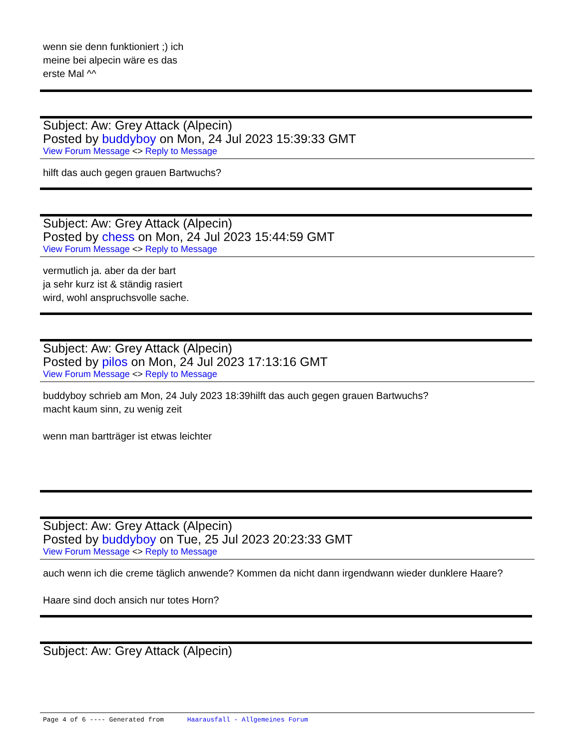wenn sie denn funktioniert ;) ich
meine bei alpecin wäre es das
erste Mal ^^
Subject: Aw: Grey Attack (Alpecin)
Posted by buddyboy on Mon, 24 Jul 2023 15:39:33 GMT
View Forum Message <> Reply to Message
hilft das auch gegen grauen Bartwuchs?
Subject: Aw: Grey Attack (Alpecin)
Posted by chess on Mon, 24 Jul 2023 15:44:59 GMT
View Forum Message <> Reply to Message
vermutlich ja. aber da der bart
ja sehr kurz ist & ständig rasiert
wird, wohl anspruchsvolle sache.
Subject: Aw: Grey Attack (Alpecin)
Posted by pilos on Mon, 24 Jul 2023 17:13:16 GMT
View Forum Message <> Reply to Message
buddyboy schrieb am Mon, 24 July 2023 18:39hilft das auch gegen grauen Bartwuchs?
macht kaum sinn, zu wenig zeit
wenn man bartträger ist etwas leichter
Subject: Aw: Grey Attack (Alpecin)
Posted by buddyboy on Tue, 25 Jul 2023 20:23:33 GMT
View Forum Message <> Reply to Message
auch wenn ich die creme täglich anwende? Kommen da nicht dann irgendwann wieder dunklere Haare?
Haare sind doch ansich nur totes Horn?
Subject: Aw: Grey Attack (Alpecin)
Page 4 of 6 ---- Generated from Haarausfall - Allgemeines Forum